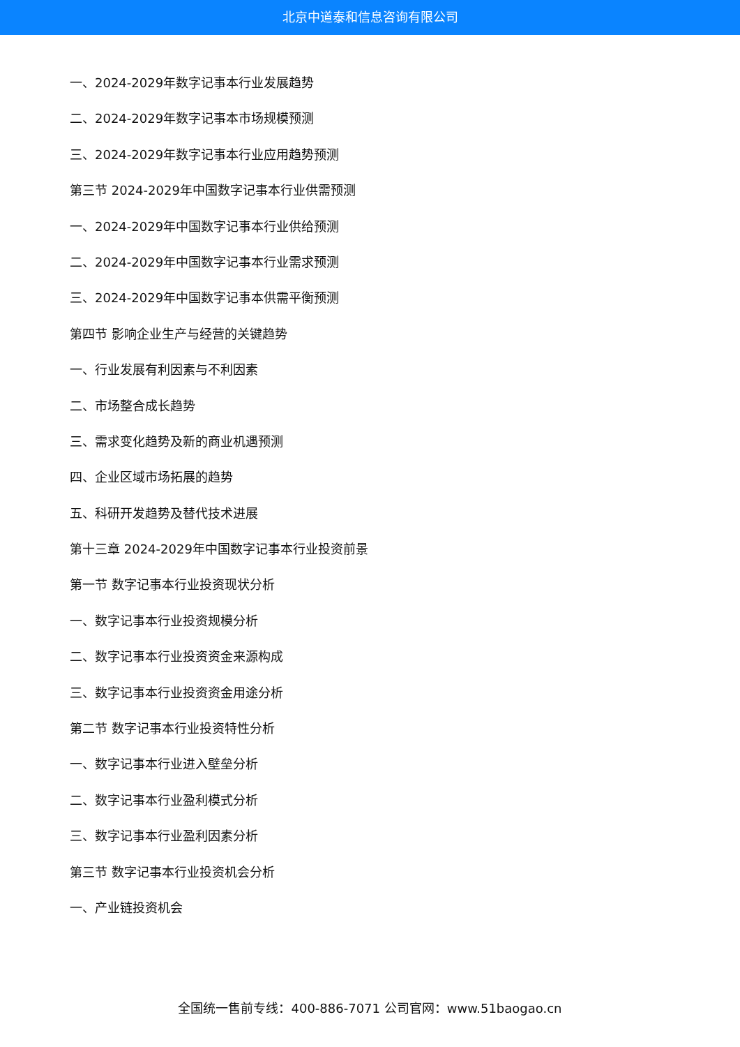北京中道泰和信息咨询有限公司
一、2024-2029年数字记事本行业发展趋势
二、2024-2029年数字记事本市场规模预测
三、2024-2029年数字记事本行业应用趋势预测
第三节 2024-2029年中国数字记事本行业供需预测
一、2024-2029年中国数字记事本行业供给预测
二、2024-2029年中国数字记事本行业需求预测
三、2024-2029年中国数字记事本供需平衡预测
第四节 影响企业生产与经营的关键趋势
一、行业发展有利因素与不利因素
二、市场整合成长趋势
三、需求变化趋势及新的商业机遇预测
四、企业区域市场拓展的趋势
五、科研开发趋势及替代技术进展
第十三章 2024-2029年中国数字记事本行业投资前景
第一节 数字记事本行业投资现状分析
一、数字记事本行业投资规模分析
二、数字记事本行业投资资金来源构成
三、数字记事本行业投资资金用途分析
第二节 数字记事本行业投资特性分析
一、数字记事本行业进入壁垒分析
二、数字记事本行业盈利模式分析
三、数字记事本行业盈利因素分析
第三节 数字记事本行业投资机会分析
一、产业链投资机会
全国统一售前专线：400-886-7071 公司官网：www.51baogao.cn